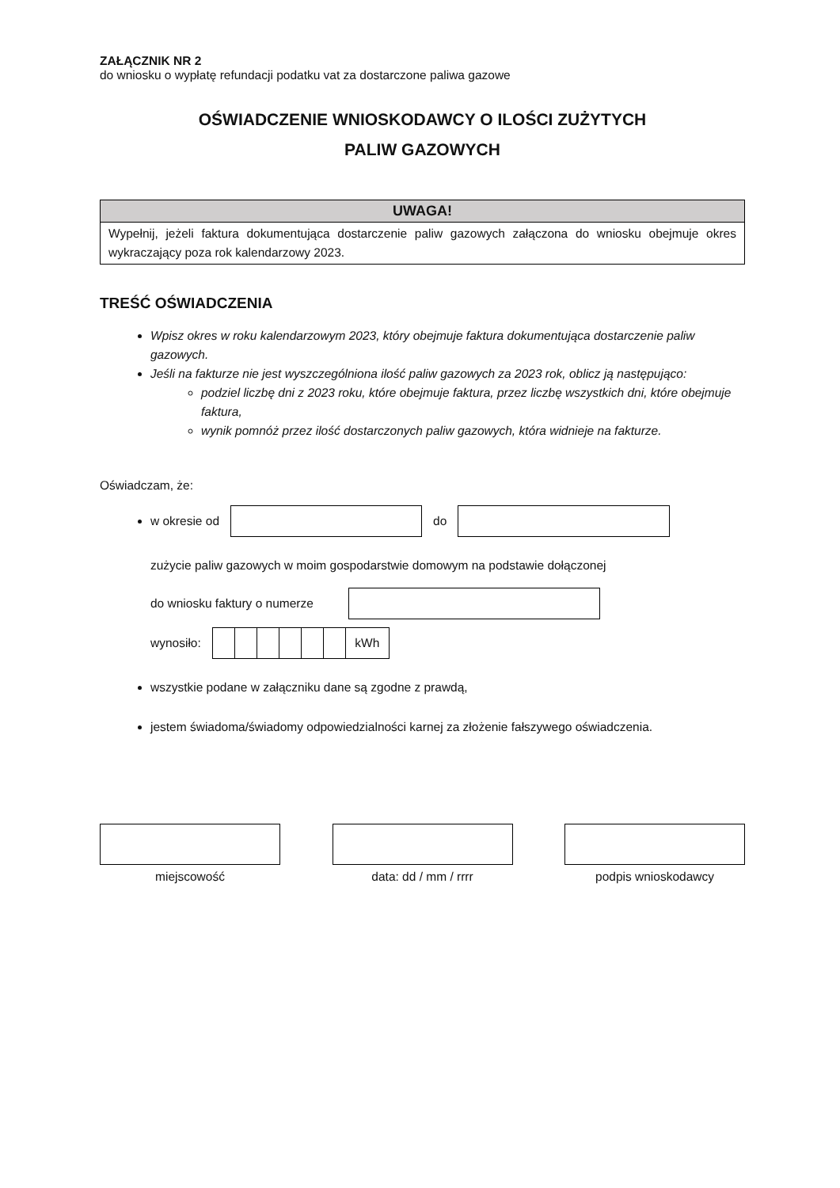ZAŁĄCZNIK NR 2
do wniosku o wypłatę refundacji podatku vat za dostarczone paliwa gazowe
OŚWIADCZENIE WNIOSKODAWCY O ILOŚCI ZUŻYTYCH
PALIW GAZOWYCH
UWAGA!
Wypełnij, jeżeli faktura dokumentująca dostarczenie paliw gazowych załączona do wniosku obejmuje okres wykraczający poza rok kalendarzowy 2023.
TREŚĆ OŚWIADCZENIA
Wpisz okres w roku kalendarzowym 2023, który obejmuje faktura dokumentująca dostarczenie paliw gazowych.
Jeśli na fakturze nie jest wyszczególniona ilość paliw gazowych za 2023 rok, oblicz ją następująco:
podziel liczbę dni z 2023 roku, które obejmuje faktura, przez liczbę wszystkich dni, które obejmuje faktura,
wynik pomnóż przez ilość dostarczonych paliw gazowych, która widnieje na fakturze.
Oświadczam, że:
w okresie od do
zużycie paliw gazowych w moim gospodarstwie domowym na podstawie dołączonej
do wniosku faktury o numerze
wynosiło:
| | | | | | | kWh |
wszystkie podane w załączniku dane są zgodne z prawdą,
jestem świadoma/świadomy odpowiedzialności karnej za złożenie fałszywego oświadczenia.
miejscowość data: dd / mm / rrrr podpis wnioskodawcy